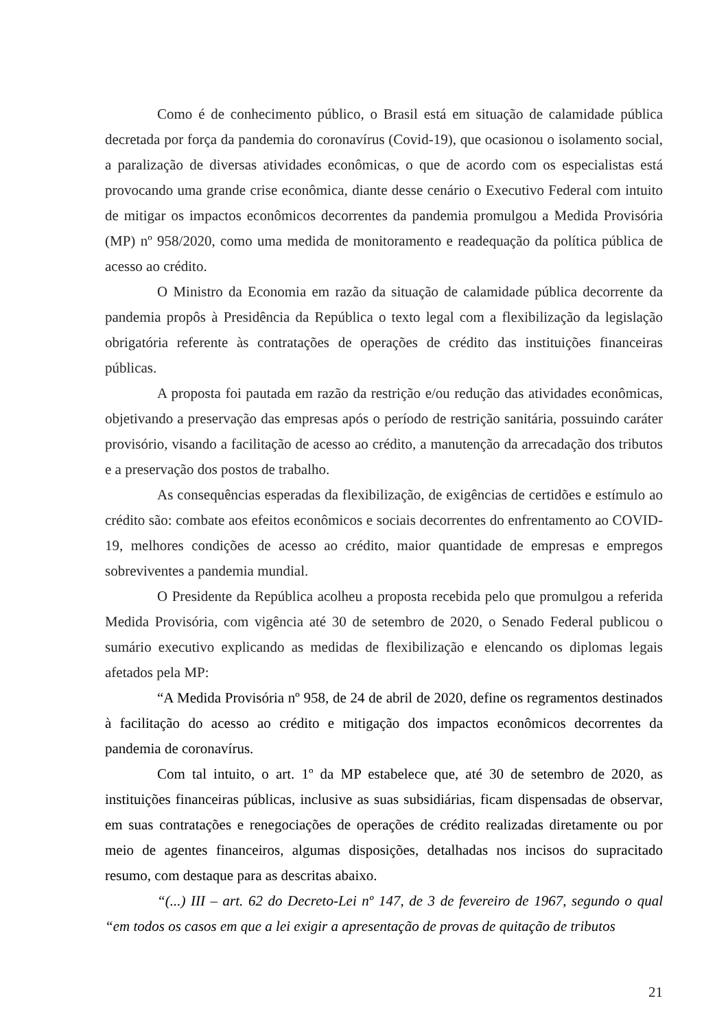Como é de conhecimento público, o Brasil está em situação de calamidade pública decretada por força da pandemia do coronavírus (Covid-19), que ocasionou o isolamento social, a paralização de diversas atividades econômicas, o que de acordo com os especialistas está provocando uma grande crise econômica, diante desse cenário o Executivo Federal com intuito de mitigar os impactos econômicos decorrentes da pandemia promulgou a Medida Provisória (MP) nº 958/2020, como uma medida de monitoramento e readequação da política pública de acesso ao crédito.
O Ministro da Economia em razão da situação de calamidade pública decorrente da pandemia propôs à Presidência da República o texto legal com a flexibilização da legislação obrigatória referente às contratações de operações de crédito das instituições financeiras públicas.
A proposta foi pautada em razão da restrição e/ou redução das atividades econômicas, objetivando a preservação das empresas após o período de restrição sanitária, possuindo caráter provisório, visando a facilitação de acesso ao crédito, a manutenção da arrecadação dos tributos e a preservação dos postos de trabalho.
As consequências esperadas da flexibilização, de exigências de certidões e estímulo ao crédito são: combate aos efeitos econômicos e sociais decorrentes do enfrentamento ao COVID-19, melhores condições de acesso ao crédito, maior quantidade de empresas e empregos sobreviventes a pandemia mundial.
O Presidente da República acolheu a proposta recebida pelo que promulgou a referida Medida Provisória, com vigência até 30 de setembro de 2020, o Senado Federal publicou o sumário executivo explicando as medidas de flexibilização e elencando os diplomas legais afetados pela MP:
“A Medida Provisória nº 958, de 24 de abril de 2020, define os regramentos destinados à facilitação do acesso ao crédito e mitigação dos impactos econômicos decorrentes da pandemia de coronavírus.
Com tal intuito, o art. 1º da MP estabelece que, até 30 de setembro de 2020, as instituições financeiras públicas, inclusive as suas subsidiárias, ficam dispensadas de observar, em suas contratações e renegociações de operações de crédito realizadas diretamente ou por meio de agentes financeiros, algumas disposições, detalhadas nos incisos do supracitado resumo, com destaque para as descritas abaixo.
“(...) III – art. 62 do Decreto-Lei nº 147, de 3 de fevereiro de 1967, segundo o qual “em todos os casos em que a lei exigir a apresentação de provas de quitação de tributos
21